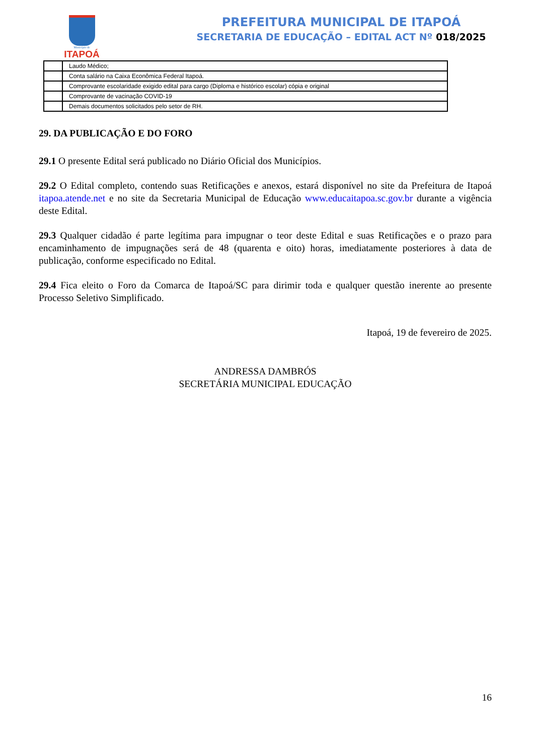Município de
ITAPOÁ
PREFEITURA MUNICIPAL DE ITAPOÁ
SECRETARIA DE EDUCAÇÃO – EDITAL ACT Nº 018/2025
| | Laudo Médico; |
| | Conta salário na Caixa Econômica Federal Itapoá. |
| | Comprovante escolaridade exigido edital para cargo (Diploma e histórico escolar) cópia e original |
| | Comprovante de vacinação COVID-19 |
| | Demais documentos solicitados pelo setor de RH. |
29. DA PUBLICAÇÃO E DO FORO
29.1 O presente Edital será publicado no Diário Oficial dos Municípios.
29.2 O Edital completo, contendo suas Retificações e anexos, estará disponível no site da Prefeitura de Itapoá itapoa.atende.net e no site da Secretaria Municipal de Educação www.educaitapoa.sc.gov.br durante a vigência deste Edital.
29.3 Qualquer cidadão é parte legítima para impugnar o teor deste Edital e suas Retificações e o prazo para encaminhamento de impugnações será de 48 (quarenta e oito) horas, imediatamente posteriores à data de publicação, conforme especificado no Edital.
29.4 Fica eleito o Foro da Comarca de Itapoá/SC para dirimir toda e qualquer questão inerente ao presente Processo Seletivo Simplificado.
Itapoá, 19 de fevereiro de 2025.
ANDRESSA DAMBRÓS
SECRETÁRIA MUNICIPAL EDUCAÇÃO
16